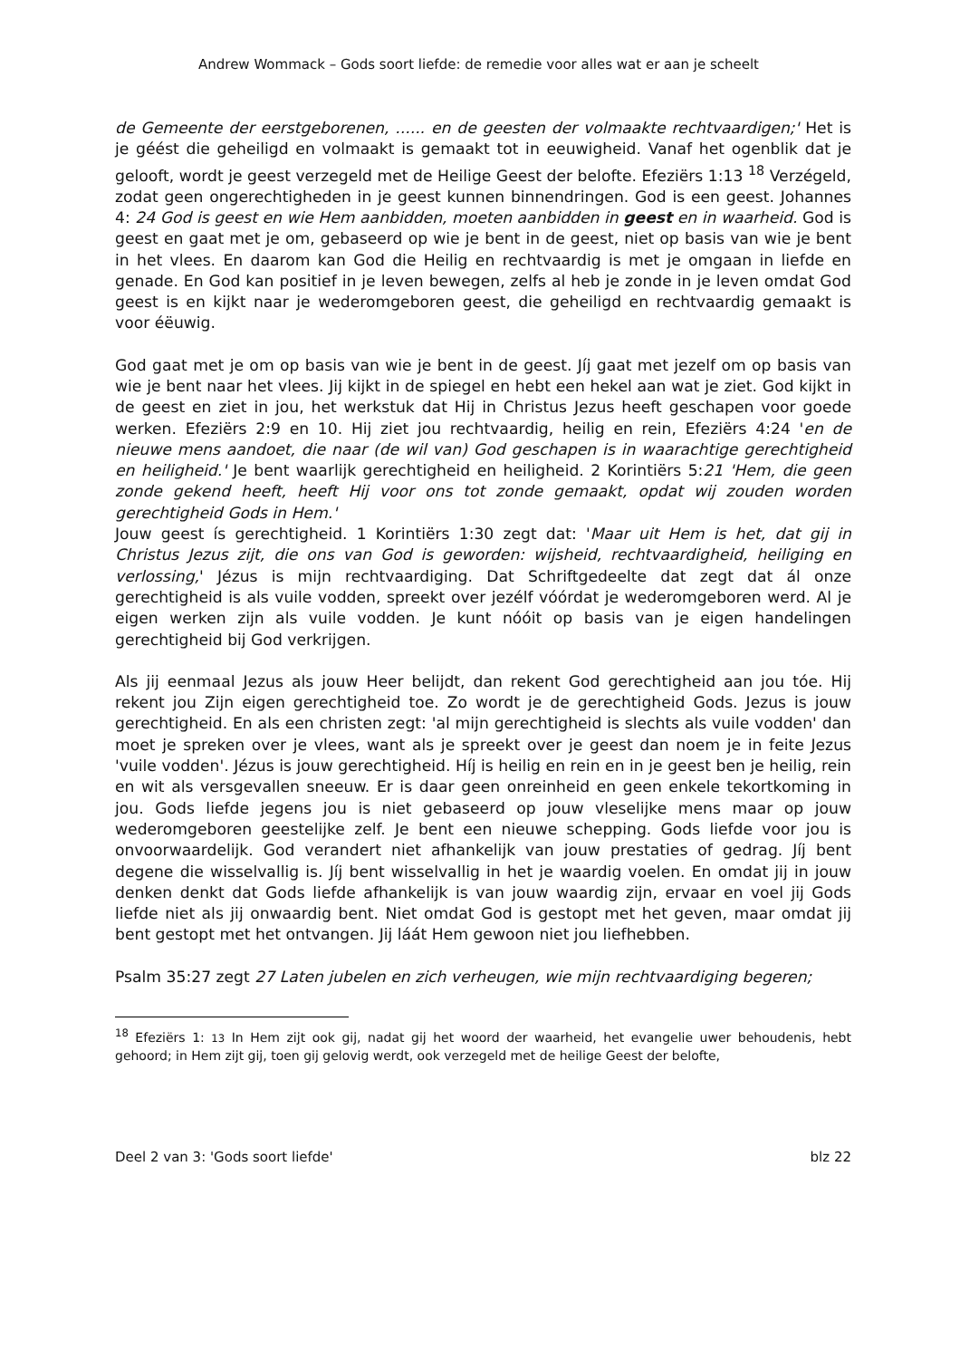Andrew Wommack – Gods soort liefde: de remedie voor alles wat er aan je scheelt
de Gemeente der eerstgeborenen, ...... en de geesten der volmaakte rechtvaardigen;' Het is je géést die geheiligd en volmaakt is gemaakt tot in eeuwigheid. Vanaf het ogenblik dat je gelooft, wordt je geest verzegeld met de Heilige Geest der belofte. Efeziërs 1:13 <sup>18</sup> Verzégeld, zodat geen ongerechtigheden in je geest kunnen binnendringen. God is een geest. Johannes 4: 24 God is geest en wie Hem aanbidden, moeten aanbidden in geest en in waarheid. God is geest en gaat met je om, gebaseerd op wie je bent in de geest, niet op basis van wie je bent in het vlees. En daarom kan God die Heilig en rechtvaardig is met je omgaan in liefde en genade. En God kan positief in je leven bewegen, zelfs al heb je zonde in je leven omdat God geest is en kijkt naar je wederomgeboren geest, die geheiligd en rechtvaardig gemaakt is voor éëuwig.
God gaat met je om op basis van wie je bent in de geest. Jíj gaat met jezelf om op basis van wie je bent naar het vlees. Jij kijkt in de spiegel en hebt een hekel aan wat je ziet. God kijkt in de geest en ziet in jou, het werkstuk dat Hij in Christus Jezus heeft geschapen voor goede werken. Efeziërs 2:9 en 10. Hij ziet jou rechtvaardig, heilig en rein, Efeziërs 4:24 'en de nieuwe mens aandoet, die naar (de wil van) God geschapen is in waarachtige gerechtigheid en heiligheid.' Je bent waarlijk gerechtigheid en heiligheid. 2 Korintiërs 5:21 'Hem, die geen zonde gekend heeft, heeft Hij voor ons tot zonde gemaakt, opdat wij zouden worden gerechtigheid Gods in Hem.'
Jouw geest ís gerechtigheid. 1 Korintiërs 1:30 zegt dat: 'Maar uit Hem is het, dat gij in Christus Jezus zijt, die ons van God is geworden: wijsheid, rechtvaardigheid, heiliging en verlossing,' Jézus is mijn rechtvaardiging. Dat Schriftgedeelte dat zegt dat ál onze gerechtigheid is als vuile vodden, spreekt over jezélf vóórdat je wederomgeboren werd. Al je eigen werken zijn als vuile vodden. Je kunt nóóit op basis van je eigen handelingen gerechtigheid bij God verkrijgen.
Als jij eenmaal Jezus als jouw Heer belijdt, dan rekent God gerechtigheid aan jou tóe. Hij rekent jou Zijn eigen gerechtigheid toe. Zo wordt je de gerechtigheid Gods. Jezus is jouw gerechtigheid. En als een christen zegt: 'al mijn gerechtigheid is slechts als vuile vodden' dan moet je spreken over je vlees, want als je spreekt over je geest dan noem je in feite Jezus 'vuile vodden'. Jézus is jouw gerechtigheid. Híj is heilig en rein en in je geest ben je heilig, rein en wit als versgevallen sneeuw. Er is daar geen onreinheid en geen enkele tekortkoming in jou. Gods liefde jegens jou is niet gebaseerd op jouw vleselijke mens maar op jouw wederomgeboren geestelijke zelf. Je bent een nieuwe schepping. Gods liefde voor jou is onvoorwaardelijk. God verandert niet afhankelijk van jouw prestaties of gedrag. Jíj bent degene die wisselvallig is. Jíj bent wisselvallig in het je waardig voelen. En omdat jij in jouw denken denkt dat Gods liefde afhankelijk is van jouw waardig zijn, ervaar en voel jij Gods liefde niet als jij onwaardig bent. Niet omdat God is gestopt met het geven, maar omdat jij bent gestopt met het ontvangen. Jij láát Hem gewoon niet jou liefhebben.
Psalm 35:27 zegt 27 Laten jubelen en zich verheugen, wie mijn rechtvaardiging begeren;
<sup>18</sup> Efeziërs 1: 13 In Hem zijt ook gij, nadat gij het woord der waarheid, het evangelie uwer behoudenis, hebt gehoord; in Hem zijt gij, toen gij gelovig werdt, ook verzegeld met de heilige Geest der belofte,
Deel 2 van 3: 'Gods soort liefde' blz 22